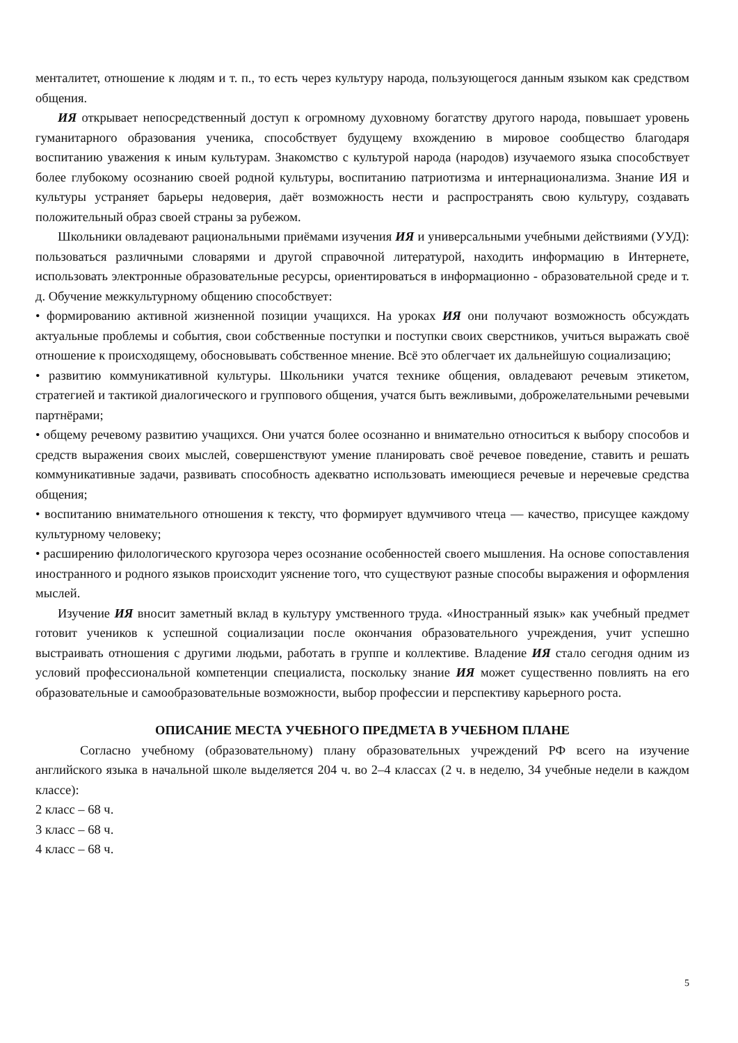менталитет, отношение к людям и т. п., то есть через культуру народа, пользующегося данным языком как средством общения.
ИЯ открывает непосредственный доступ к огромному духовному богатству другого народа, повышает уровень гуманитарного образования ученика, способствует будущему вхождению в мировое сообщество благодаря воспитанию уважения к иным культурам. Знакомство с культурой народа (народов) изучаемого языка способствует более глубокому осознанию своей родной культуры, воспитанию патриотизма и интернационализма. Знание ИЯ и культуры устраняет барьеры недоверия, даёт возможность нести и распространять свою культуру, создавать положительный образ своей страны за рубежом.
Школьники овладевают рациональными приёмами изучения ИЯ и универсальными учебными действиями (УУД): пользоваться различными словарями и другой справочной литературой, находить информацию в Интернете, использовать электронные образовательные ресурсы, ориентироваться в информационно - образовательной среде и т. д. Обучение межкультурному общению способствует:
• формированию активной жизненной позиции учащихся. На уроках ИЯ они получают возможность обсуждать актуальные проблемы и события, свои собственные поступки и поступки своих сверстников, учиться выражать своё отношение к происходящему, обосновывать собственное мнение. Всё это облегчает их дальнейшую социализацию;
• развитию коммуникативной культуры. Школьники учатся технике общения, овладевают речевым этикетом, стратегией и тактикой диалогического и группового общения, учатся быть вежливыми, доброжелательными речевыми партнёрами;
• общему речевому развитию учащихся. Они учатся более осознанно и внимательно относиться к выбору способов и средств выражения своих мыслей, совершенствуют умение планировать своё речевое поведение, ставить и решать коммуникативные задачи, развивать способность адекватно использовать имеющиеся речевые и неречевые средства общения;
• воспитанию внимательного отношения к тексту, что формирует вдумчивого чтеца — качество, присущее каждому культурному человеку;
• расширению филологического кругозора через осознание особенностей своего мышления. На основе сопоставления иностранного и родного языков происходит уяснение того, что существуют разные способы выражения и оформления мыслей.
Изучение ИЯ вносит заметный вклад в культуру умственного труда. «Иностранный язык» как учебный предмет готовит учеников к успешной социализации после окончания образовательного учреждения, учит успешно выстраивать отношения с другими людьми, работать в группе и коллективе. Владение ИЯ стало сегодня одним из условий профессиональной компетенции специалиста, поскольку знание ИЯ может существенно повлиять на его образовательные и самообразовательные возможности, выбор профессии и перспективу карьерного роста.
ОПИСАНИЕ МЕСТА УЧЕБНОГО ПРЕДМЕТА В УЧЕБНОМ ПЛАНЕ
Согласно учебному (образовательному) плану образовательных учреждений РФ всего на изучение английского языка в начальной школе выделяется 204 ч. во 2–4 классах (2 ч. в неделю, 34 учебные недели в каждом классе):
2 класс – 68 ч.
3 класс – 68 ч.
4 класс – 68 ч.
5